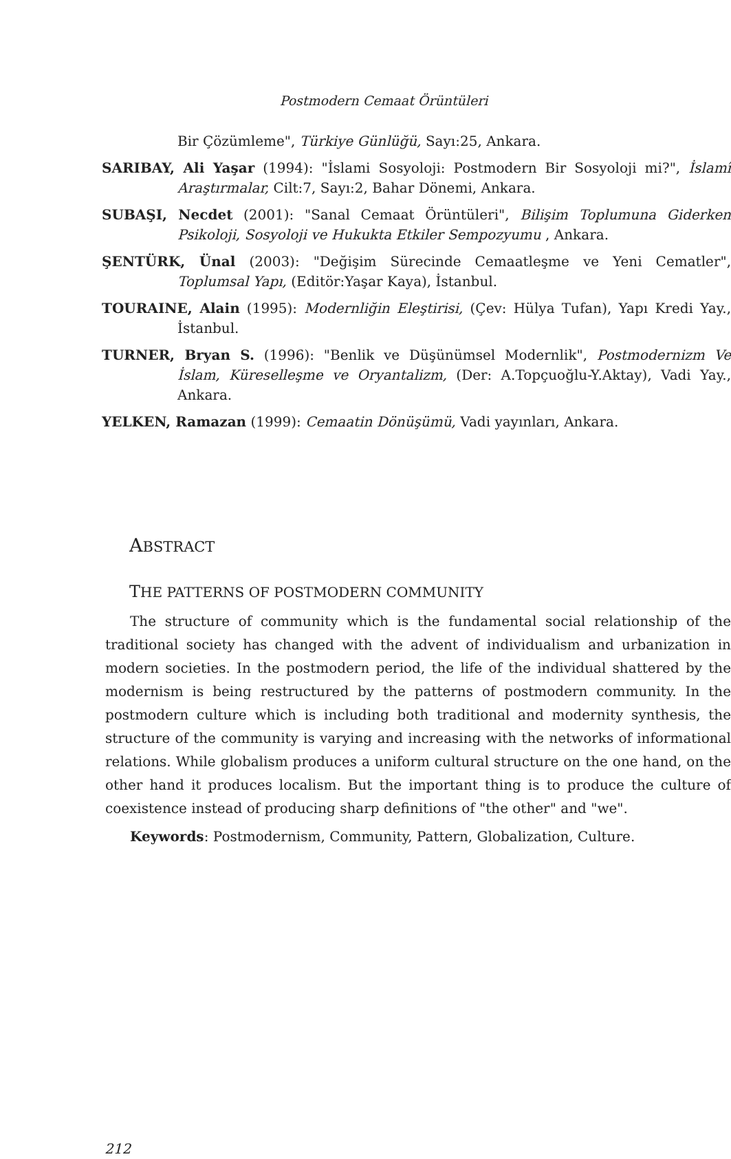Postmodern Cemaat Örüntüleri
Bir Çözümleme", Türkiye Günlüğü, Sayı:25, Ankara.
SARIBAY, Ali Yaşar (1994): "İslami Sosyoloji: Postmodern Bir Sosyoloji mi?", İslamî Araştırmalar, Cilt:7, Sayı:2, Bahar Dönemi, Ankara.
SUBAŞI, Necdet (2001): "Sanal Cemaat Örüntüleri", Bilişim Toplumuna Giderken Psikoloji, Sosyoloji ve Hukukta Etkiler Sempozyumu , Ankara.
ŞENTÜRK, Ünal (2003): "Değişim Sürecinde Cemaatleşme ve Yeni Cematler", Toplumsal Yapı, (Editör:Yaşar Kaya), İstanbul.
TOURAINE, Alain (1995): Modernliğin Eleştirisi, (Çev: Hülya Tufan), Yapı Kredi Yay., İstanbul.
TURNER, Bryan S. (1996): "Benlik ve Düşünümsel Modernlik", Postmodernizm Ve İslam, Küreselleşme ve Oryantalizm, (Der: A.Topçuoğlu-Y.Aktay), Vadi Yay., Ankara.
YELKEN, Ramazan (1999): Cemaatin Dönüşümü, Vadi yayınları, Ankara.
ABSTRACT
THE PATTERNS OF POSTMODERN COMMUNITY
The structure of community which is the fundamental social relationship of the traditional society has changed with the advent of individualism and urbanization in modern societies. In the postmodern period, the life of the individual shattered by the modernism is being restructured by the patterns of postmodern community. In the postmodern culture which is including both traditional and modernity synthesis, the structure of the community is varying and increasing with the networks of informational relations. While globalism produces a uniform cultural structure on the one hand, on the other hand it produces localism. But the important thing is to produce the culture of coexistence instead of producing sharp definitions of "the other" and "we".
Keywords: Postmodernism, Community, Pattern, Globalization, Culture.
212